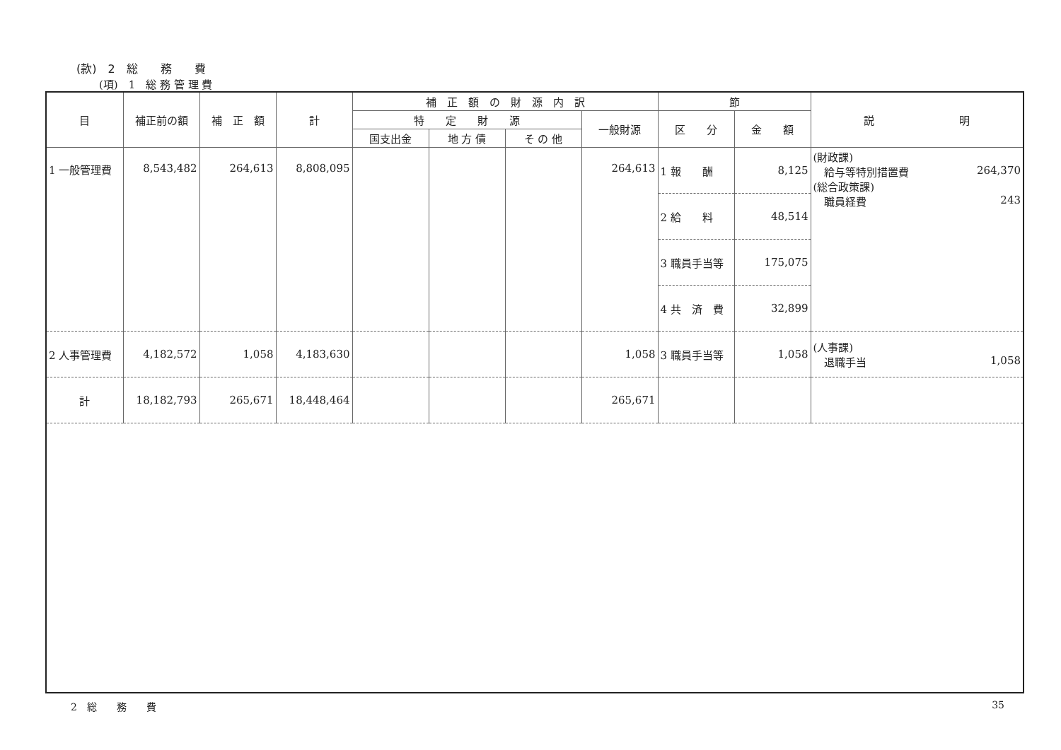(款)　2　総　　務　　費
(項)　1　総 務 管 理 費
| 目 | 補正前の額 | 補 正 額 | 計 | 補 正 額 の 財 源 内 訳 | | | | 節 | | 説 明 |
| --- | --- | --- | --- | --- | --- | --- | --- | --- | --- | --- |
| | | | | 特 定 財 源 | | | 一般財源 | 区 分 | 金 額 | |
| | | | | 国支出金 | 地 方 債 | そ の 他 | | | | |
| 1 一般管理費 | 8,543,482 | 264,613 | 8,808,095 | | | | 264,613 | 1 報 酬 | 8,125 | (財政課) 給与等特別措置費 264,370 (総合政策課) 職員経費 243 |
| | | | | | | | | 2 給 料 | 48,514 | |
| | | | | | | | | 3 職員手当等 | 175,075 | |
| | | | | | | | | 4 共 済 費 | 32,899 | |
| 2 人事管理費 | 4,182,572 | 1,058 | 4,183,630 | | | | 1,058 | 3 職員手当等 | 1,058 | (人事課) 退職手当 1,058 |
| 計 | 18,182,793 | 265,671 | 18,448,464 | | | | 265,671 | | | |
2　総　　務　　費 35